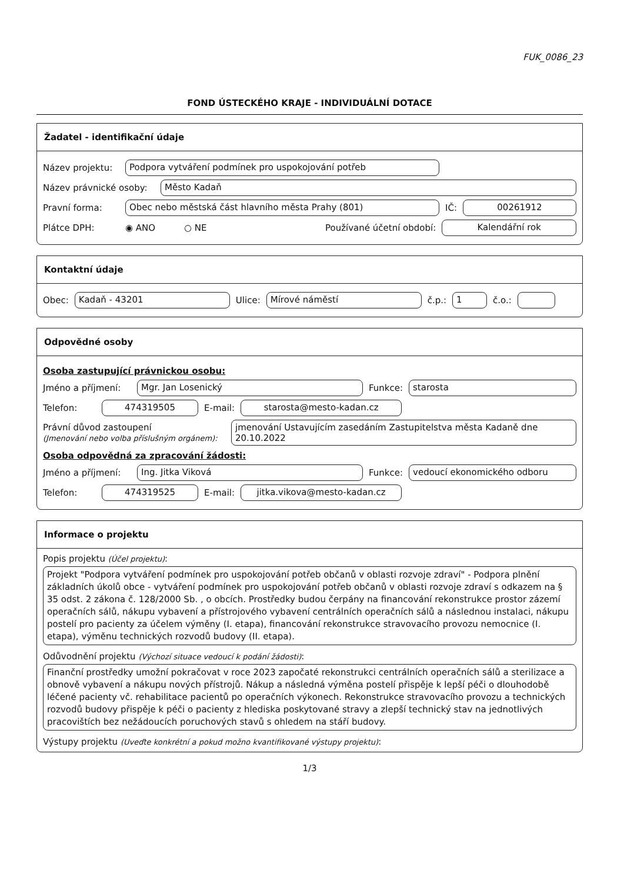FUK_0086_23
FOND ÚSTECKÉHO KRAJE - INDIVIDUÁLNÍ DOTACE
Žadatel - identifikační údaje
Název projektu: Podpora vytváření podmínek pro uspokojování potřeb
Název právnické osoby: Město Kadaň
Pravní forma: Obec nebo městská část hlavního města Prahy (801) IČ: 00261912
Plátce DPH: ◉ ANO ○ NE Používané účetní období: Kalendářní rok
Kontaktní údaje
Obec: Kadaň - 43201 Ulice: Mírové náměstí č.p.: 1 č.o.:
Odpovědné osoby
Osoba zastupující právnickou osobu:
Jméno a příjmení: Mgr. Jan Losenický Funkce: starosta
Telefon: 474319505 E-mail: starosta@mesto-kadan.cz
Právní důvod zastoupení
(Jmenování nebo volba příslušným orgánem): jmenování Ustavujícím zasedáním Zastupitelstva města Kadaně dne 20.10.2022
Osoba odpovědná za zpracování žádosti:
Jméno a příjmení: Ing. Jitka Viková Funkce: vedoucí ekonomického odboru
Telefon: 474319525 E-mail: jitka.vikova@mesto-kadan.cz
Informace o projektu
Popis projektu (Účel projektu):
Projekt "Podpora vytváření podmínek pro uspokojování potřeb občanů v oblasti rozvoje zdraví" - Podpora plnění základních úkolů obce - vytváření podmínek pro uspokojování potřeb občanů v oblasti rozvoje zdraví s odkazem na § 35 odst. 2 zákona č. 128/2000 Sb. , o obcích. Prostředky budou čerpány na financování rekonstrukce prostor zázemí operačních sálů, nákupu vybavení a přístrojového vybavení centrálních operačních sálů a následnou instalaci, nákupu postelí pro pacienty za účelem výměny (I. etapa), financování rekonstrukce stravovacího provozu nemocnice (I. etapa), výměnu technických rozvodů budovy (II. etapa).
Odůvodnění projektu (Výchozí situace vedoucí k podání žádosti):
Finanční prostředky umožní pokračovat v roce 2023 započaté rekonstrukci centrálních operačních sálů a sterilizace a obnově vybavení a nákupu nových přístrojů. Nákup a následná výměna postelí přispěje k lepší péči o dlouhodobě léčené pacienty vč. rehabilitace pacientů po operačních výkonech. Rekonstrukce stravovacího provozu a technických rozvodů budovy přispěje k péči o pacienty z hlediska poskytované stravy a zlepší technický stav na jednotlivých pracovištích bez nežádoucích poruchových stavů s ohledem na stáří budovy.
Výstupy projektu (Uveďte konkrétní a pokud možno kvantifikované výstupy projektu):
1/3